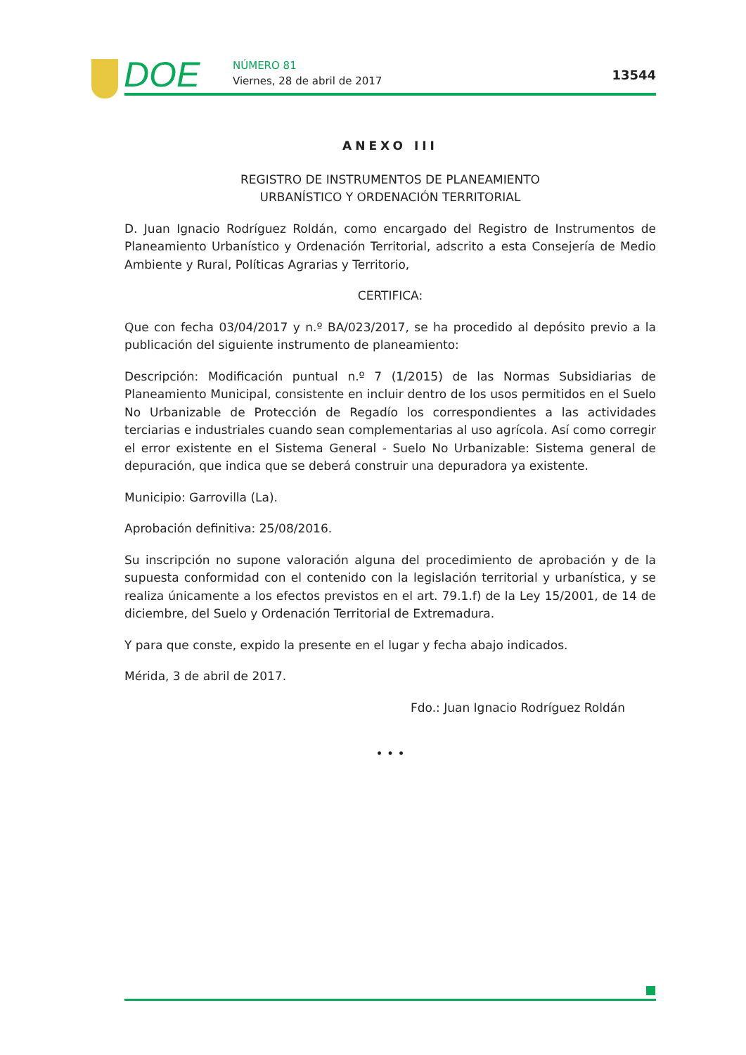DOE
NÚMERO 81
Viernes, 28 de abril de 2017
13544
ANEXO III
REGISTRO DE INSTRUMENTOS DE PLANEAMIENTO
URBANÍSTICO Y ORDENACIÓN TERRITORIAL
D. Juan Ignacio Rodríguez Roldán, como encargado del Registro de Instrumentos de Planeamiento Urbanístico y Ordenación Territorial, adscrito a esta Consejería de Medio Ambiente y Rural, Políticas Agrarias y Territorio,
CERTIFICA:
Que con fecha 03/04/2017 y n.º BA/023/2017, se ha procedido al depósito previo a la publicación del siguiente instrumento de planeamiento:
Descripción: Modificación puntual n.º 7 (1/2015) de las Normas Subsidiarias de Planeamiento Municipal, consistente en incluir dentro de los usos permitidos en el Suelo No Urbanizable de Protección de Regadío los correspondientes a las actividades terciarias e industriales cuando sean complementarias al uso agrícola. Así como corregir el error existente en el Sistema General - Suelo No Urbanizable: Sistema general de depuración, que indica que se deberá construir una depuradora ya existente.
Municipio: Garrovilla (La).
Aprobación definitiva: 25/08/2016.
Su inscripción no supone valoración alguna del procedimiento de aprobación y de la supuesta conformidad con el contenido con la legislación territorial y urbanística, y se realiza únicamente a los efectos previstos en el art. 79.1.f) de la Ley 15/2001, de 14 de diciembre, del Suelo y Ordenación Territorial de Extremadura.
Y para que conste, expido la presente en el lugar y fecha abajo indicados.
Mérida, 3 de abril de 2017.
Fdo.: Juan Ignacio Rodríguez Roldán
• • •